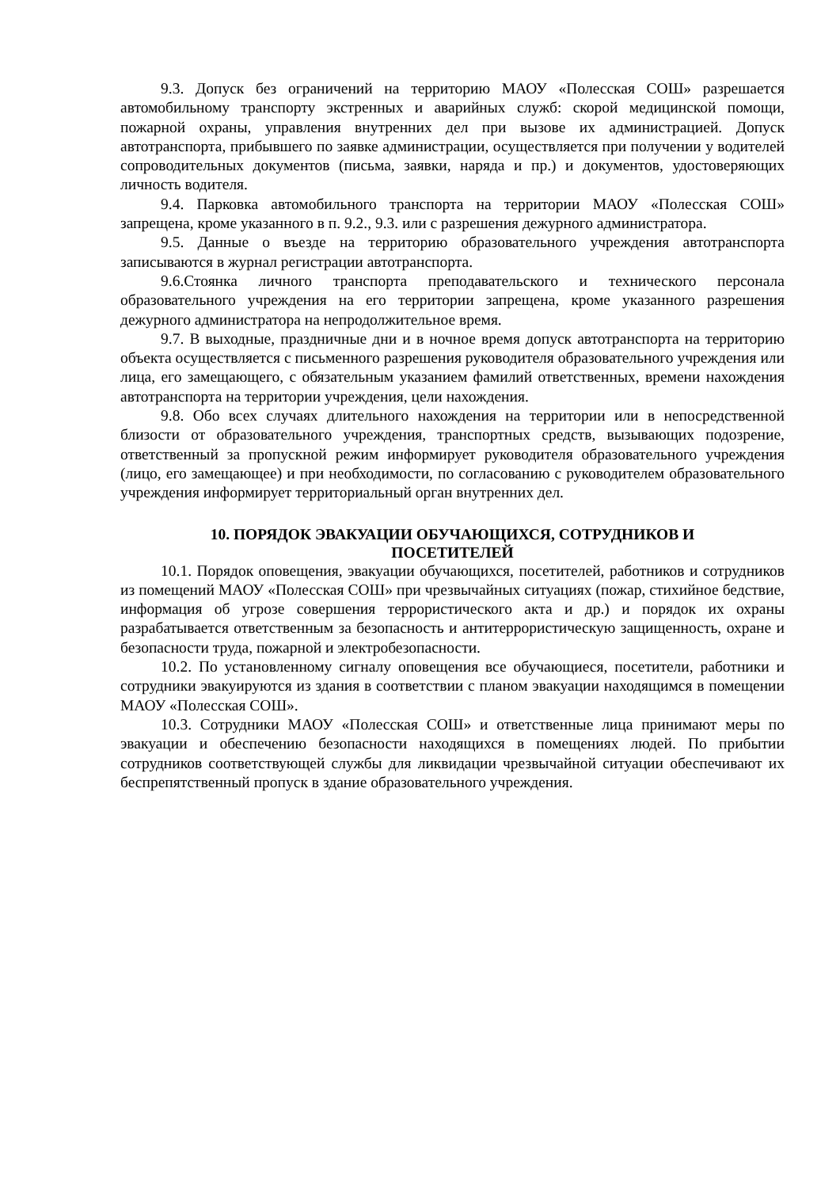9.3. Допуск без ограничений на территорию МАОУ «Полесская СОШ» разрешается автомобильному транспорту экстренных и аварийных служб: скорой медицинской помощи, пожарной охраны, управления внутренних дел при вызове их администрацией. Допуск автотранспорта, прибывшего по заявке администрации, осуществляется при получении у водителей сопроводительных документов (письма, заявки, наряда и пр.) и документов, удостоверяющих личность водителя.
9.4. Парковка автомобильного транспорта на территории МАОУ «Полесская СОШ» запрещена, кроме указанного в п. 9.2., 9.3. или с разрешения дежурного администратора.
9.5. Данные о въезде на территорию образовательного учреждения автотранспорта записываются в журнал регистрации автотранспорта.
9.6.Стоянка личного транспорта преподавательского и технического персонала образовательного учреждения на его территории запрещена, кроме указанного разрешения дежурного администратора на непродолжительное время.
9.7. В выходные, праздничные дни и в ночное время допуск автотранспорта на территорию объекта осуществляется с письменного разрешения руководителя образовательного учреждения или лица, его замещающего, с обязательным указанием фамилий ответственных, времени нахождения автотранспорта на территории учреждения, цели нахождения.
9.8. Обо всех случаях длительного нахождения на территории или в непосредственной близости от образовательного учреждения, транспортных средств, вызывающих подозрение, ответственный за пропускной режим информирует руководителя образовательного учреждения (лицо, его замещающее) и при необходимости, по согласованию с руководителем образовательного учреждения информирует территориальный орган внутренних дел.
10. ПОРЯДОК ЭВАКУАЦИИ ОБУЧАЮЩИХСЯ, СОТРУДНИКОВ И
ПОСЕТИТЕЛЕЙ
10.1. Порядок оповещения, эвакуации обучающихся, посетителей, работников и сотрудников из помещений МАОУ «Полесская СОШ» при чрезвычайных ситуациях (пожар, стихийное бедствие, информация об угрозе совершения террористического акта и др.) и порядок их охраны разрабатывается ответственным за безопасность и антитеррористическую защищенность, охране и безопасности труда, пожарной и электробезопасности.
10.2. По установленному сигналу оповещения все обучающиеся, посетители, работники и сотрудники эвакуируются из здания в соответствии с планом эвакуации находящимся в помещении МАОУ «Полесская СОШ».
10.3. Сотрудники МАОУ «Полесская СОШ» и ответственные лица принимают меры по эвакуации и обеспечению безопасности находящихся в помещениях людей. По прибытии сотрудников соответствующей службы для ликвидации чрезвычайной ситуации обеспечивают их беспрепятственный пропуск в здание образовательного учреждения.